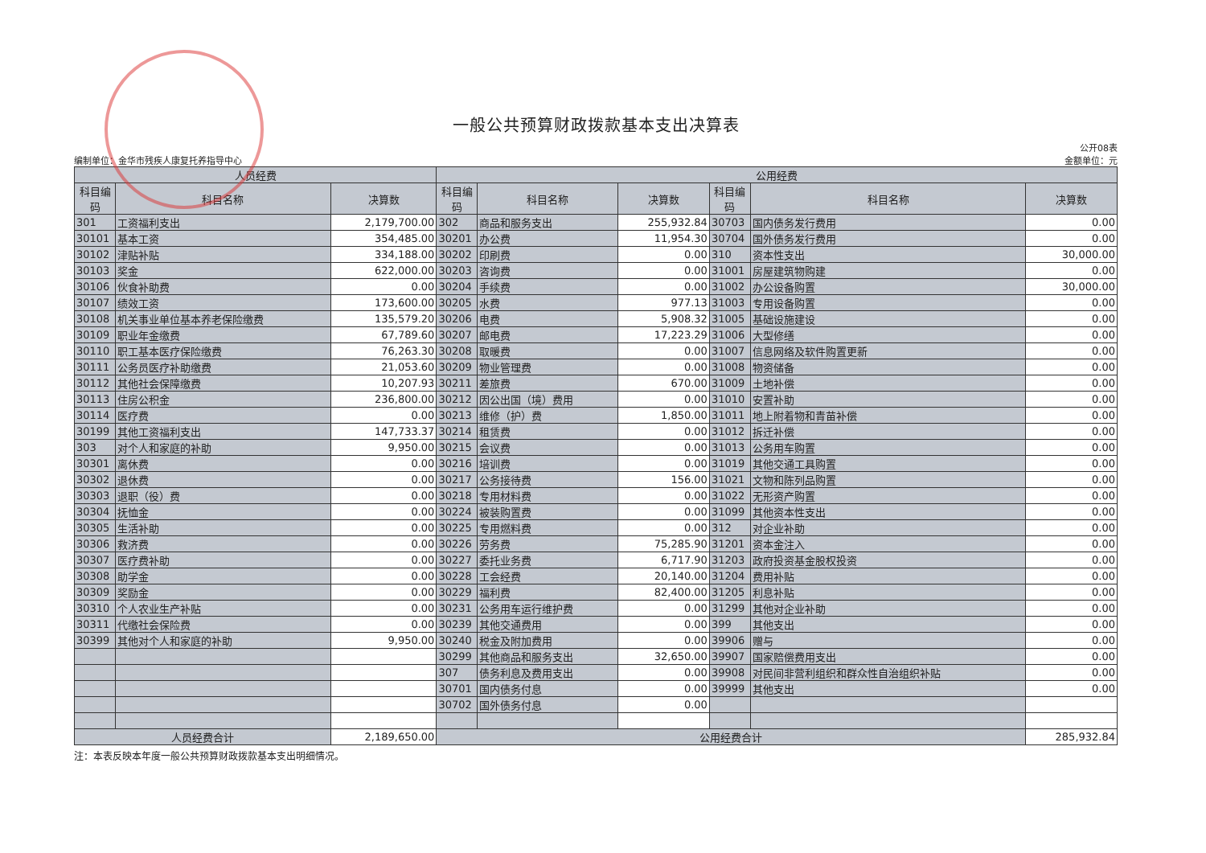一般公共预算财政拨款基本支出决算表
编制单位：金华市残疾人康复托养指导中心
公开08表
金额单位：元
| 人员经费 | | | 公用经费 | | | | | |
| --- | --- | --- | --- | --- | --- | --- | --- | --- |
| 科目编码 | 科目名称 | 决算数 | 科目编码 | 科目名称 | 决算数 | 科目编码 | 科目名称 | 决算数 |
| 301 | 工资福利支出 | 2,179,700.00 | 302 | 商品和服务支出 | 255,932.84 | 30703 | 国内债务发行费用 | 0.00 |
| 30101 | 基本工资 | 354,485.00 | 30201 | 办公费 | 11,954.30 | 30704 | 国外债务发行费用 | 0.00 |
| 30102 | 津贴补贴 | 334,188.00 | 30202 | 印刷费 | 0.00 | 310 | 资本性支出 | 30,000.00 |
| 30103 | 奖金 | 622,000.00 | 30203 | 咨询费 | 0.00 | 31001 | 房屋建筑物购建 | 0.00 |
| 30106 | 伙食补助费 | 0.00 | 30204 | 手续费 | 0.00 | 31002 | 办公设备购置 | 30,000.00 |
| 30107 | 绩效工资 | 173,600.00 | 30205 | 水费 | 977.13 | 31003 | 专用设备购置 | 0.00 |
| 30108 | 机关事业单位基本养老保险缴费 | 135,579.20 | 30206 | 电费 | 5,908.32 | 31005 | 基础设施建设 | 0.00 |
| 30109 | 职业年金缴费 | 67,789.60 | 30207 | 邮电费 | 17,223.29 | 31006 | 大型修缮 | 0.00 |
| 30110 | 职工基本医疗保险缴费 | 76,263.30 | 30208 | 取暖费 | 0.00 | 31007 | 信息网络及软件购置更新 | 0.00 |
| 30111 | 公务员医疗补助缴费 | 21,053.60 | 30209 | 物业管理费 | 0.00 | 31008 | 物资储备 | 0.00 |
| 30112 | 其他社会保障缴费 | 10,207.93 | 30211 | 差旅费 | 670.00 | 31009 | 土地补偿 | 0.00 |
| 30113 | 住房公积金 | 236,800.00 | 30212 | 因公出国（境）费用 | 0.00 | 31010 | 安置补助 | 0.00 |
| 30114 | 医疗费 | 0.00 | 30213 | 维修（护）费 | 1,850.00 | 31011 | 地上附着物和青苗补偿 | 0.00 |
| 30199 | 其他工资福利支出 | 147,733.37 | 30214 | 租赁费 | 0.00 | 31012 | 拆迁补偿 | 0.00 |
| 303 | 对个人和家庭的补助 | 9,950.00 | 30215 | 会议费 | 0.00 | 31013 | 公务用车购置 | 0.00 |
| 30301 | 离休费 | 0.00 | 30216 | 培训费 | 0.00 | 31019 | 其他交通工具购置 | 0.00 |
| 30302 | 退休费 | 0.00 | 30217 | 公务接待费 | 156.00 | 31021 | 文物和陈列品购置 | 0.00 |
| 30303 | 退职（役）费 | 0.00 | 30218 | 专用材料费 | 0.00 | 31022 | 无形资产购置 | 0.00 |
| 30304 | 抚恤金 | 0.00 | 30224 | 被装购置费 | 0.00 | 31099 | 其他资本性支出 | 0.00 |
| 30305 | 生活补助 | 0.00 | 30225 | 专用燃料费 | 0.00 | 312 | 对企业补助 | 0.00 |
| 30306 | 救济费 | 0.00 | 30226 | 劳务费 | 75,285.90 | 31201 | 资本金注入 | 0.00 |
| 30307 | 医疗费补助 | 0.00 | 30227 | 委托业务费 | 6,717.90 | 31203 | 政府投资基金股权投资 | 0.00 |
| 30308 | 助学金 | 0.00 | 30228 | 工会经费 | 20,140.00 | 31204 | 费用补贴 | 0.00 |
| 30309 | 奖励金 | 0.00 | 30229 | 福利费 | 82,400.00 | 31205 | 利息补贴 | 0.00 |
| 30310 | 个人农业生产补贴 | 0.00 | 30231 | 公务用车运行维护费 | 0.00 | 31299 | 其他对企业补助 | 0.00 |
| 30311 | 代缴社会保险费 | 0.00 | 30239 | 其他交通费用 | 0.00 | 399 | 其他支出 | 0.00 |
| 30399 | 其他对个人和家庭的补助 | 9,950.00 | 30240 | 税金及附加费用 | 0.00 | 39906 | 赠与 | 0.00 |
| | | | 30299 | 其他商品和服务支出 | 32,650.00 | 39907 | 国家赔偿费用支出 | 0.00 |
| | | | 307 | 债务利息及费用支出 | 0.00 | 39908 | 对民间非营利组织和群众性自治组织补贴 | 0.00 |
| | | | 30701 | 国内债务付息 | 0.00 | 39999 | 其他支出 | 0.00 |
| | | | 30702 | 国外债务付息 | 0.00 | | | |
| 人员经费合计 | | 2,189,650.00 | 公用经费合计 | | | | | 285,932.84 |
注：本表反映本年度一般公共预算财政拨款基本支出明细情况。